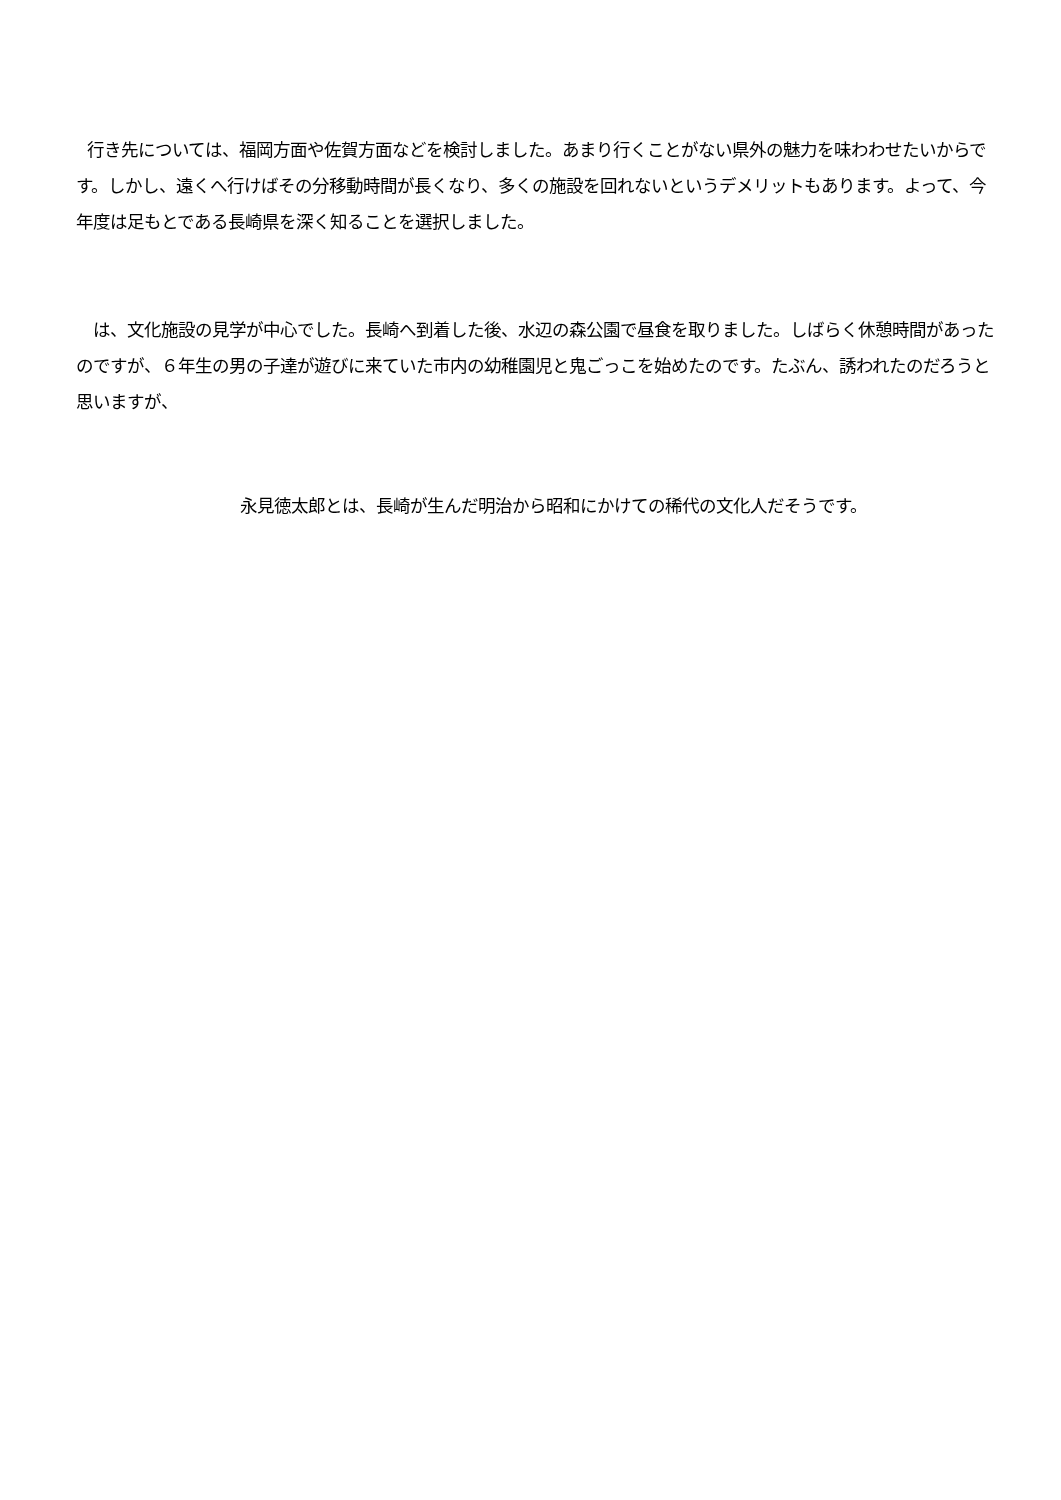行き先については、福岡方面や佐賀方面などを検討しました。あまり行くことがない県外の魅力を味わわせたいからです。しかし、遠くへ行けばその分移動時間が長くなり、多くの施設を回れないというデメリットもあります。よって、今年度は足もとである長崎県を深く知ることを選択しました。
は、文化施設の見学が中心でした。長崎へ到着した後、水辺の森公園で昼食を取りました。しばらく休憩時間があったのですが、６年生の男の子達が遊びに来ていた市内の幼稚園児と鬼ごっこを始めたのです。たぶん、誘われたのだろうと思いますが、
永見徳太郎とは、長崎が生んだ明治から昭和にかけての稀代の文化人だそうです。